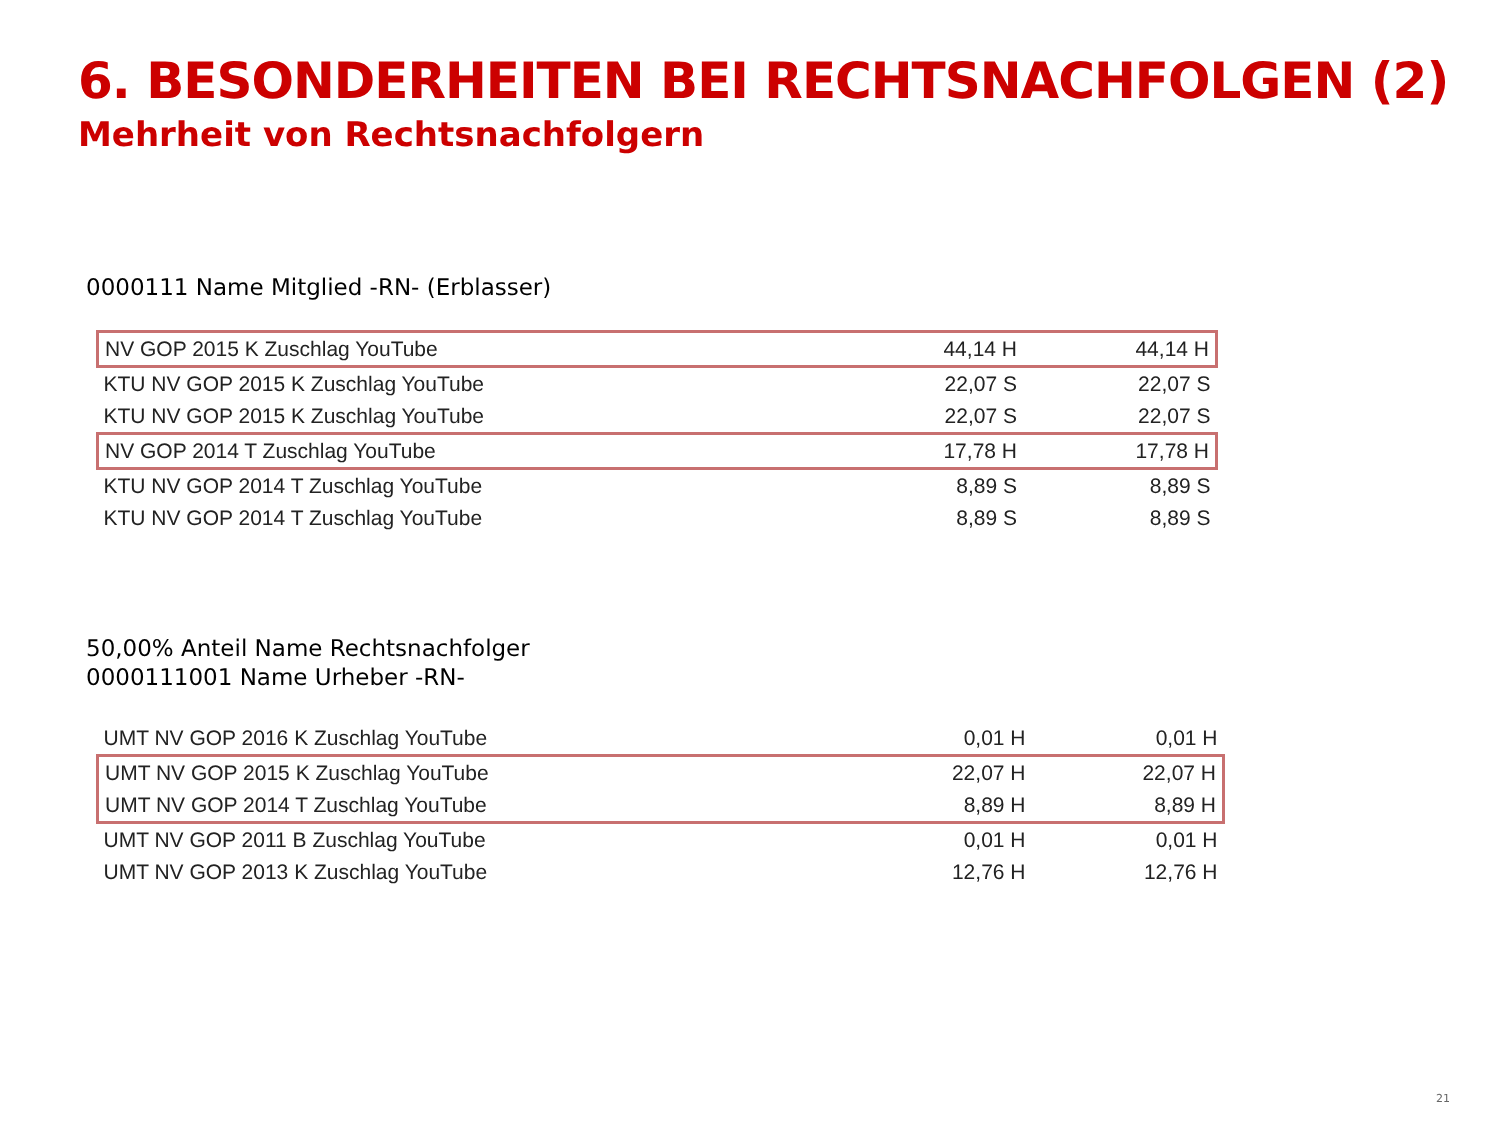6. BESONDERHEITEN BEI RECHTSNACHFOLGEN (2)
Mehrheit von Rechtsnachfolgern
0000111 Name Mitglied -RN- (Erblasser)
| NV GOP 2015 K Zuschlag YouTube | 44,14 H | 44,14 H |
| KTU NV GOP 2015 K Zuschlag YouTube | 22,07 S | 22,07 S |
| KTU NV GOP 2015 K Zuschlag YouTube | 22,07 S | 22,07 S |
| NV GOP 2014 T Zuschlag YouTube | 17,78 H | 17,78 H |
| KTU NV GOP 2014 T Zuschlag YouTube | 8,89 S | 8,89 S |
| KTU NV GOP 2014 T Zuschlag YouTube | 8,89 S | 8,89 S |
50,00% Anteil Name Rechtsnachfolger
0000111001 Name Urheber -RN-
| UMT NV GOP 2016 K Zuschlag YouTube | 0,01 H | 0,01 H |
| UMT NV GOP 2015 K Zuschlag YouTube | 22,07 H | 22,07 H |
| UMT NV GOP 2014 T Zuschlag YouTube | 8,89 H | 8,89 H |
| UMT NV GOP 2011 B Zuschlag YouTube | 0,01 H | 0,01 H |
| UMT NV GOP 2013 K Zuschlag YouTube | 12,76 H | 12,76 H |
21